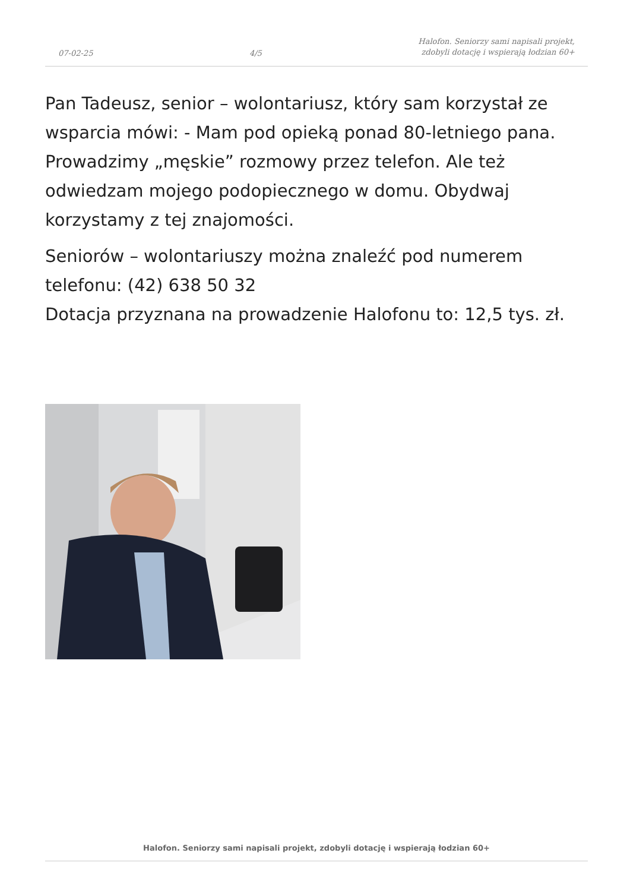07-02-25 4/5 Halofon. Seniorzy sami napisali projekt,
zdobyli dotację i wspierają łodzian 60+
Pan Tadeusz, senior – wolontariusz, który sam korzystał ze wsparcia mówi: - Mam pod opieką ponad 80-letniego pana. Prowadzimy „męskie” rozmowy przez telefon. Ale też odwiedzam mojego podopiecznego w domu. Obydwaj korzystamy z tej znajomości.
Seniorów – wolontariuszy można znaleźć pod numerem telefonu: (42) 638 50 32
Dotacja przyznana na prowadzenie Halofonu to: 12,5 tys. zł.
Halofon. Seniorzy sami napisali projekt, zdobyli dotację i wspierają łodzian 60+